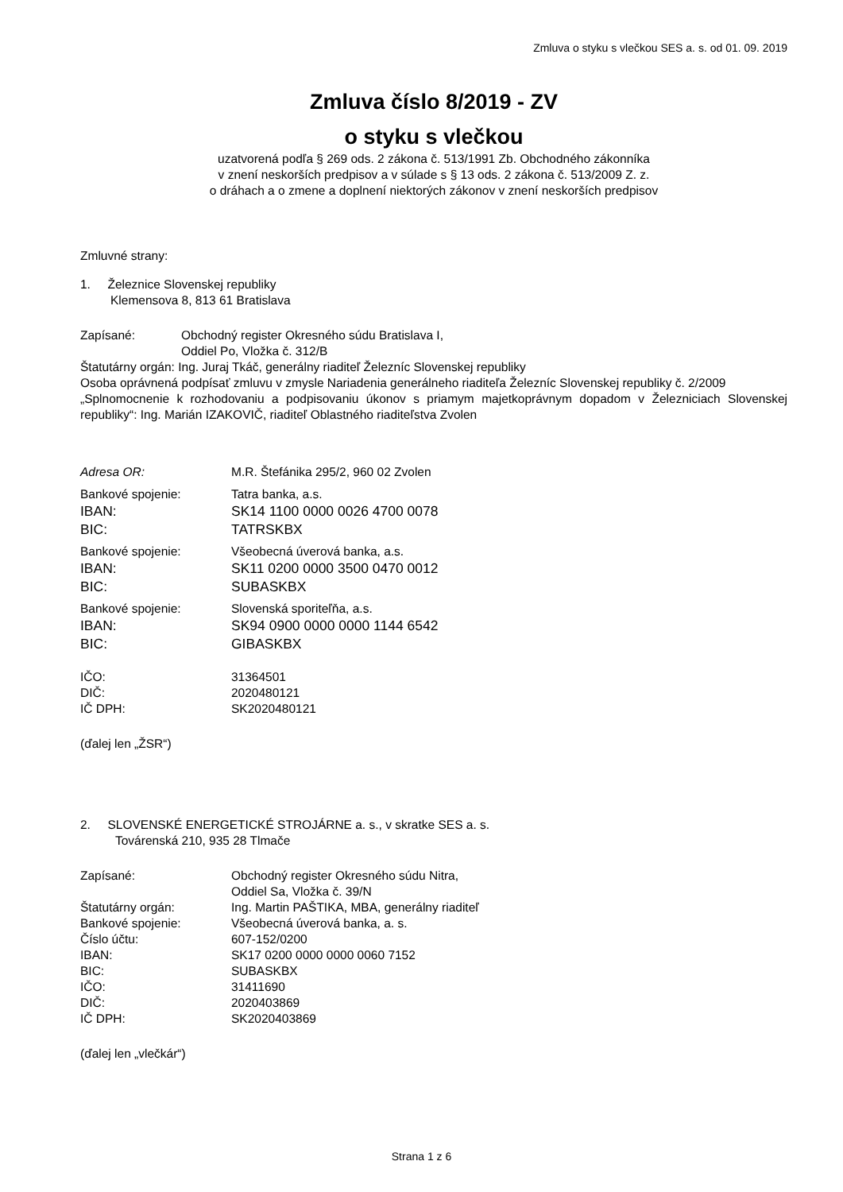Zmluva o styku s vlečkou SES a. s. od 01. 09. 2019
Zmluva číslo 8/2019 - ZV
o styku s vlečkou
uzatvorená podľa § 269 ods. 2 zákona č. 513/1991 Zb. Obchodného zákonníka
v znení neskorších predpisov a v súlade s § 13 ods. 2 zákona č. 513/2009 Z. z.
o dráhach a o zmene a doplnení niektorých zákonov v znení neskorších predpisov
Zmluvné strany:
1. Železnice Slovenskej republiky
Klemensova 8, 813 61 Bratislava
Zapísané: Obchodný register Okresného súdu Bratislava I,
Oddiel Po, Vložka č. 312/B
Štatutárny orgán: Ing. Juraj Tkáč, generálny riaditeľ Železníc Slovenskej republiky
Osoba oprávnená podpísať zmluvu v zmysle Nariadenia generálneho riaditeľa Železníc Slovenskej republiky č. 2/2009
„Splnomocnenie k rozhodovaniu a podpisovaniu úkonov s priamym majetkoprávnym dopadom v Železniciach Slovenskej republiky“: Ing. Marián IZAKOVIČ, riaditeľ Oblastného riaditeľstva Zvolen
Adresa OR: M.R. Štefánika 295/2, 960 02 Zvolen
Bankové spojenie: Tatra banka, a.s.
IBAN: SK14 1100 0000 0026 4700 0078
BIC: TATRSKBX
Bankové spojenie: Všeobecná úverová banka, a.s.
IBAN: SK11 0200 0000 3500 0470 0012
BIC: SUBASKBX
Bankové spojenie: Slovenská sporiteľňa, a.s.
IBAN: SK94 0900 0000 0000 1144 6542
BIC: GIBASKBX
IČO: 31364501
DIČ: 2020480121
IČ DPH: SK2020480121
(ďalej len „ŽSR“)
2. SLOVENSKÉ ENERGETICKÉ STROJÁRNE a. s., v skratke SES a. s.
Továrenská 210, 935 28 Tlmače
Zapísané: Obchodný register Okresného súdu Nitra,
Oddiel Sa, Vložka č. 39/N
Štatutárny orgán: Ing. Martin PAŠTIKA, MBA, generálny riaditeľ
Bankové spojenie: Všeobecná úverová banka, a. s.
Číslo účtu: 607-152/0200
IBAN: SK17 0200 0000 0000 0060 7152
BIC: SUBASKBX
IČO: 31411690
DIČ: 2020403869
IČ DPH: SK2020403869
(ďalej len „vlečkár“)
Strana 1 z 6